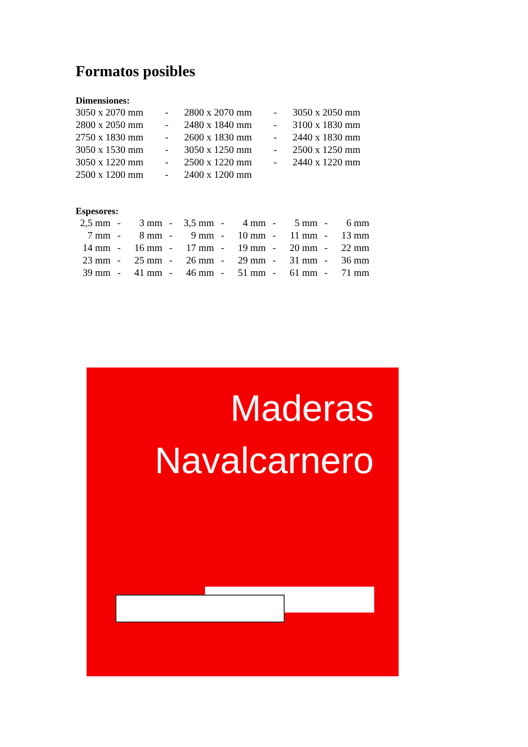Formatos posibles
Dimensiones:
| 3050 x 2070 mm | - | 2800 x 2070 mm | - | 3050 x 2050 mm |
| 2800 x 2050 mm | - | 2480 x 1840 mm | - | 3100 x 1830 mm |
| 2750 x 1830 mm | - | 2600 x 1830 mm | - | 2440 x 1830 mm |
| 3050 x 1530 mm | - | 3050 x 1250 mm | - | 2500 x 1250 mm |
| 3050 x 1220 mm | - | 2500 x 1220 mm | - | 2440 x 1220 mm |
| 2500 x 1200 mm | - | 2400 x 1200 mm | | |
Espesores:
| 2,5 mm | - | 3 mm | - | 3,5 mm | - | 4 mm | - | 5 mm | - | 6 mm |
| 7 mm | - | 8 mm | - | 9 mm | - | 10 mm | - | 11 mm | - | 13 mm |
| 14 mm | - | 16 mm | - | 17 mm | - | 19 mm | - | 20 mm | - | 22 mm |
| 23 mm | - | 25 mm | - | 26 mm | - | 29 mm | - | 31 mm | - | 36 mm |
| 39 mm | - | 41 mm | - | 46 mm | - | 51 mm | - | 61 mm | - | 71 mm |
Maderas
Navalcarnero